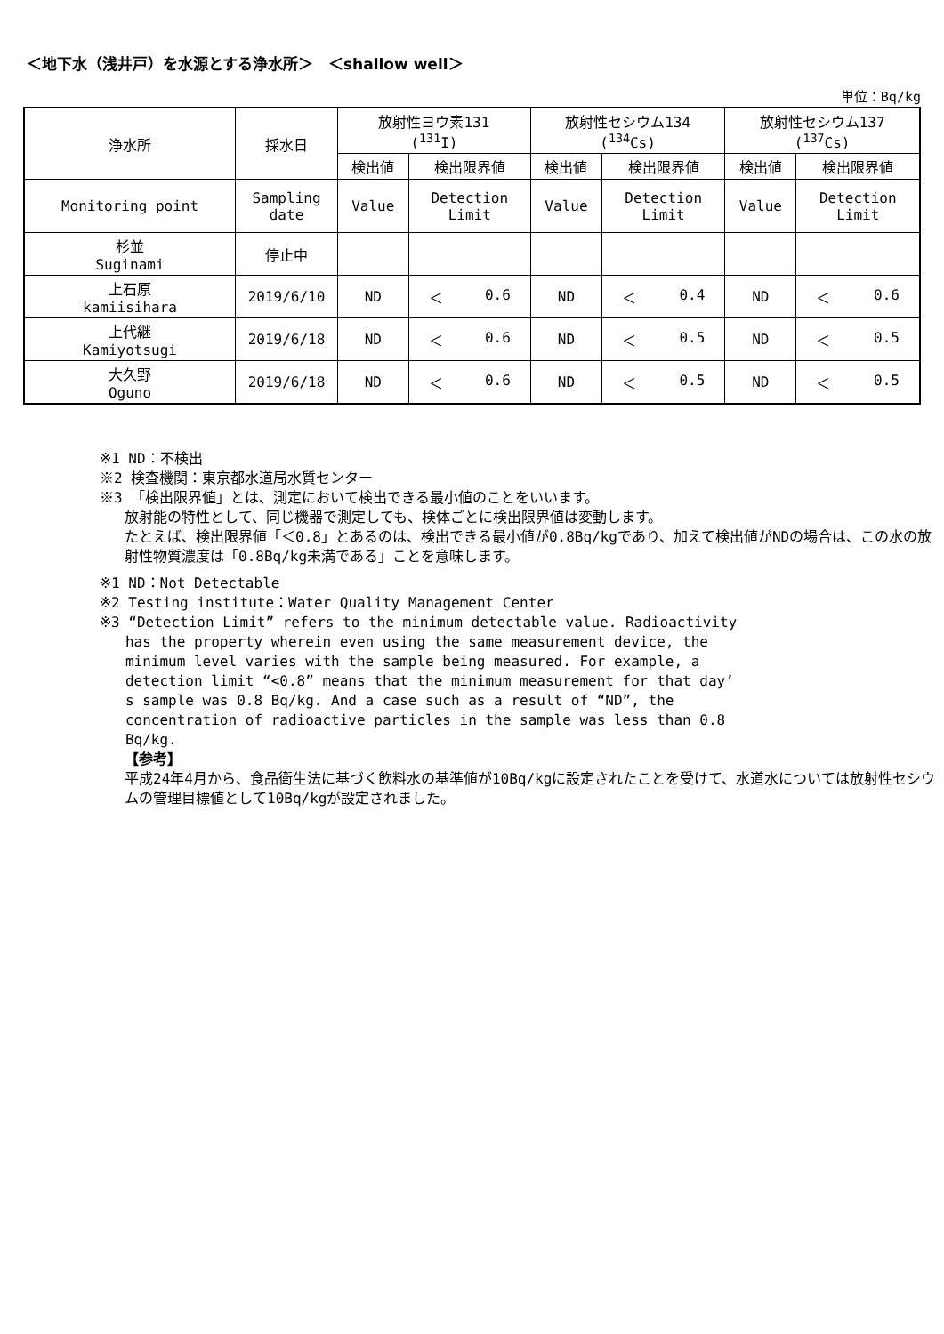＜地下水（浅井戸）を水源とする浄水所＞　＜shallow well＞
単位：Bq/kg
| 浄水所 | 採水日 | 放射性ヨウ素131 (<sup>131</sup>I) | | 放射性セシウム134 (<sup>134</sup>Cs) | | 放射性セシウム137 (<sup>137</sup>Cs) | |
| --- | --- | --- | --- | --- | --- | --- | --- |
| | | 検出値 | 検出限界値 | 検出値 | 検出限界値 | 検出値 | 検出限界値 |
| Monitoring point | Sampling date | Value | Detection Limit | Value | Detection Limit | Value | Detection Limit |
| 杉並 Suginami | 停止中 | | | | | | |
| 上石原 kamiisihara | 2019/6/10 | ND | ＜ 0.6 | ND | ＜ 0.4 | ND | ＜ 0.6 |
| 上代継 Kamiyotsugi | 2019/6/18 | ND | ＜ 0.6 | ND | ＜ 0.5 | ND | ＜ 0.5 |
| 大久野 Oguno | 2019/6/18 | ND | ＜ 0.6 | ND | ＜ 0.5 | ND | ＜ 0.5 |
※1 ND：不検出
※2 検査機関：東京都水道局水質センター
※3 「検出限界値」とは、測定において検出できる最小値のことをいいます。
放射能の特性として、同じ機器で測定しても、検体ごとに検出限界値は変動します。
たとえば、検出限界値「＜0.8」とあるのは、検出できる最小値が0.8Bq/kgであり、加えて検出値がNDの場合は、この水の放射性物質濃度は「0.8Bq/kg未満である」ことを意味します。
※1 ND：Not Detectable
※2 Testing institute：Water Quality Management Center
※3 “Detection Limit” refers to the minimum detectable value. Radioactivity
has the property wherein even using the same measurement device, the
minimum level varies with the sample being measured. For example, a
detection limit “<0.8” means that the minimum measurement for that day’
s sample was 0.8 Bq/kg. And a case such as a result of “ND”, the
concentration of radioactive particles in the sample was less than 0.8
Bq/kg.
【参考】
平成24年4月から、食品衛生法に基づく飲料水の基準値が10Bq/kgに設定されたことを受けて、水道水については放射性セシウムの管理目標値として10Bq/kgが設定されました。